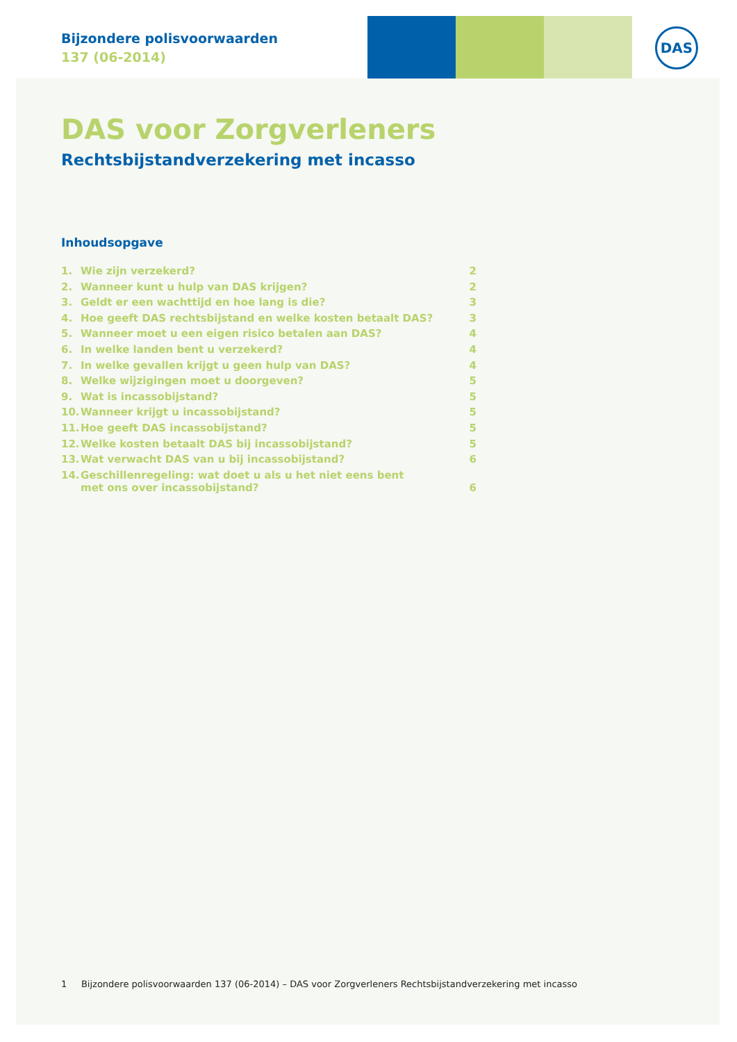Bijzondere polisvoorwaarden
137 (06-2014)
DAS
DAS voor Zorgverleners
Rechtsbijstandverzekering met incasso
Inhoudsopgave
| 1. | Wie zijn verzekerd? | 2 |
| 2. | Wanneer kunt u hulp van DAS krijgen? | 2 |
| 3. | Geldt er een wachttijd en hoe lang is die? | 3 |
| 4. | Hoe geeft DAS rechtsbijstand en welke kosten betaalt DAS? | 3 |
| 5. | Wanneer moet u een eigen risico betalen aan DAS? | 4 |
| 6. | In welke landen bent u verzekerd? | 4 |
| 7. | In welke gevallen krijgt u geen hulp van DAS? | 4 |
| 8. | Welke wijzigingen moet u doorgeven? | 5 |
| 9. | Wat is incassobijstand? | 5 |
| 10. | Wanneer krijgt u incassobijstand? | 5 |
| 11. | Hoe geeft DAS incassobijstand? | 5 |
| 12. | Welke kosten betaalt DAS bij incassobijstand? | 5 |
| 13. | Wat verwacht DAS van u bij incassobijstand? | 6 |
| 14. | Geschillenregeling: wat doet u als u het niet eens bent met ons over incassobijstand? | 6 |
1 Bijzondere polisvoorwaarden 137 (06-2014) – DAS voor Zorgverleners Rechtsbijstandverzekering met incasso